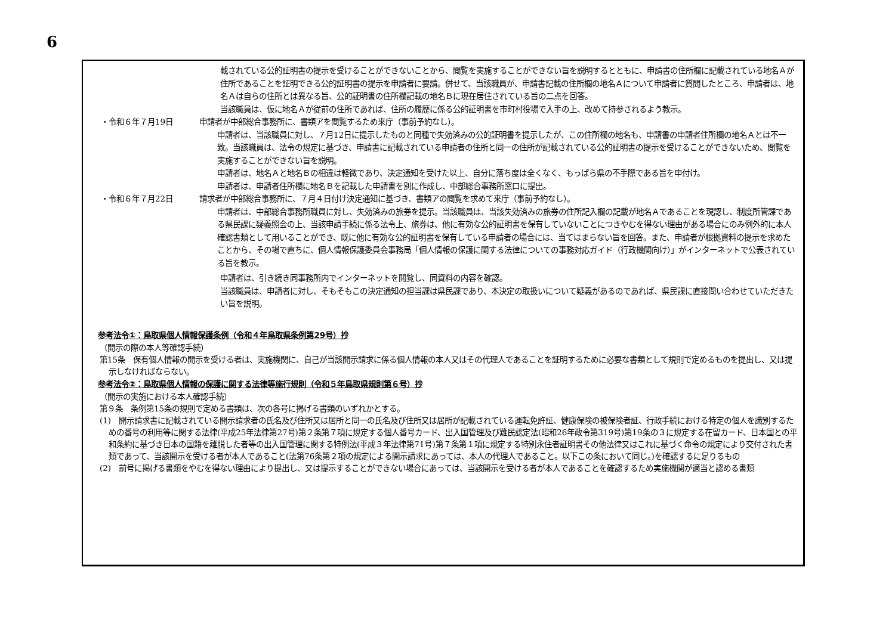6
載されている公的証明書の提示を受けることができないことから、閲覧を実施することができない旨を説明するとともに、申請書の住所欄に記載されている地名Ａが住所であることを証明できる公的証明書の提示を申請者に要請。併せて、当該職員が、申請書記載の住所欄の地名Ａについて申請者に質問したところ、申請者は、地名Ａは自らの住所とは異なる旨、公的証明書の住所欄記載の地名Ｂに現在居住されている旨の二点を回答。
当該職員は、仮に地名Ａが従前の住所であれば、住所の履歴に係る公的証明書を市町村役場で入手の上、改めて持参されるよう教示。
・令和６年７月19日 申請者が中部総合事務所に、書類アを閲覧するため来庁（事前予約なし）。
申請者は、当該職員に対し、７月12日に提示したものと同種で失効済みの公的証明書を提示したが、この住所欄の地名も、申請書の申請者住所欄の地名Ａとは不一致。当該職員は、法令の規定に基づき、申請書に記載されている申請者の住所と同一の住所が記載されている公的証明書の提示を受けることができないため、閲覧を実施することができない旨を説明。
申請者は、地名Ａと地名Ｂの相違は軽微であり、決定通知を受けた以上、自分に落ち度は全くなく、もっぱら県の不手際である旨を申付け。
申請者は、申請者住所欄に地名Ｂを記載した申請書を別に作成し、中部総合事務所窓口に提出。
・令和６年７月22日 請求者が中部総合事務所に、７月４日付け決定通知に基づき、書類アの閲覧を求めて来庁（事前予約なし）。
申請者は、中部総合事務所職員に対し、失効済みの旅券を提示。当該職員は、当該失効済みの旅券の住所記入欄の記載が地名Ａであることを現認し、制度所管課である県民課に疑義照会の上、当該申請手続に係る法令上、旅券は、他に有効な公的証明書を保有していないことにつきやむを得ない理由がある場合にのみ例外的に本人確認書類として用いることができ、既に他に有効な公的証明書を保有している申請者の場合には、当てはまらない旨を回答。また、申請者が根拠資料の提示を求めたことから、その場で直ちに、個人情報保護委員会事務局「個人情報の保護に関する法律についての事務対応ガイド（行政機関向け）」がインターネットで公表されている旨を教示。
申請者は、引き続き同事務所内でインターネットを閲覧し、同資料の内容を確認。
当該職員は、申請者に対し、そもそもこの決定通知の担当課は県民課であり、本決定の取扱いについて疑義があるのであれば、県民課に直接問い合わせていただきたい旨を説明。
参考法令①：鳥取県個人情報保護条例（令和４年鳥取県条例第29号）抄
（開示の際の本人等確認手続）
第15条　保有個人情報の開示を受ける者は、実施機関に、自己が当該開示請求に係る個人情報の本人又はその代理人であることを証明するために必要な書類として規則で定めるものを提出し、又は提示しなければならない。
参考法令②：鳥取県個人情報の保護に関する法律等施行規則（令和５年鳥取県規則第６号）抄
（開示の実施における本人確認手続）
第９条　条例第15条の規則で定める書類は、次の各号に掲げる書類のいずれかとする。
(1)　開示請求書に記載されている開示請求者の氏名及び住所又は居所と同一の氏名及び住所又は居所が記載されている運転免許証、健康保険の被保険者証、行政手続における特定の個人を識別するための番号の利用等に関する法律(平成25年法律第27号)第２条第７項に規定する個人番号カード、出入国管理及び難民認定法(昭和26年政令第319号)第19条の３に規定する在留カード、日本国との平和条約に基づき日本の国籍を離脱した者等の出入国管理に関する特例法(平成３年法律第71号)第７条第１項に規定する特別永住者証明書その他法律又はこれに基づく命令の規定により交付された書類であって、当該開示を受ける者が本人であること(法第76条第２項の規定による開示請求にあっては、本人の代理人であること。以下この条において同じ。)を確認するに足りるもの
(2)　前号に掲げる書類をやむを得ない理由により提出し、又は提示することができない場合にあっては、当該開示を受ける者が本人であることを確認するため実施機関が適当と認める書類